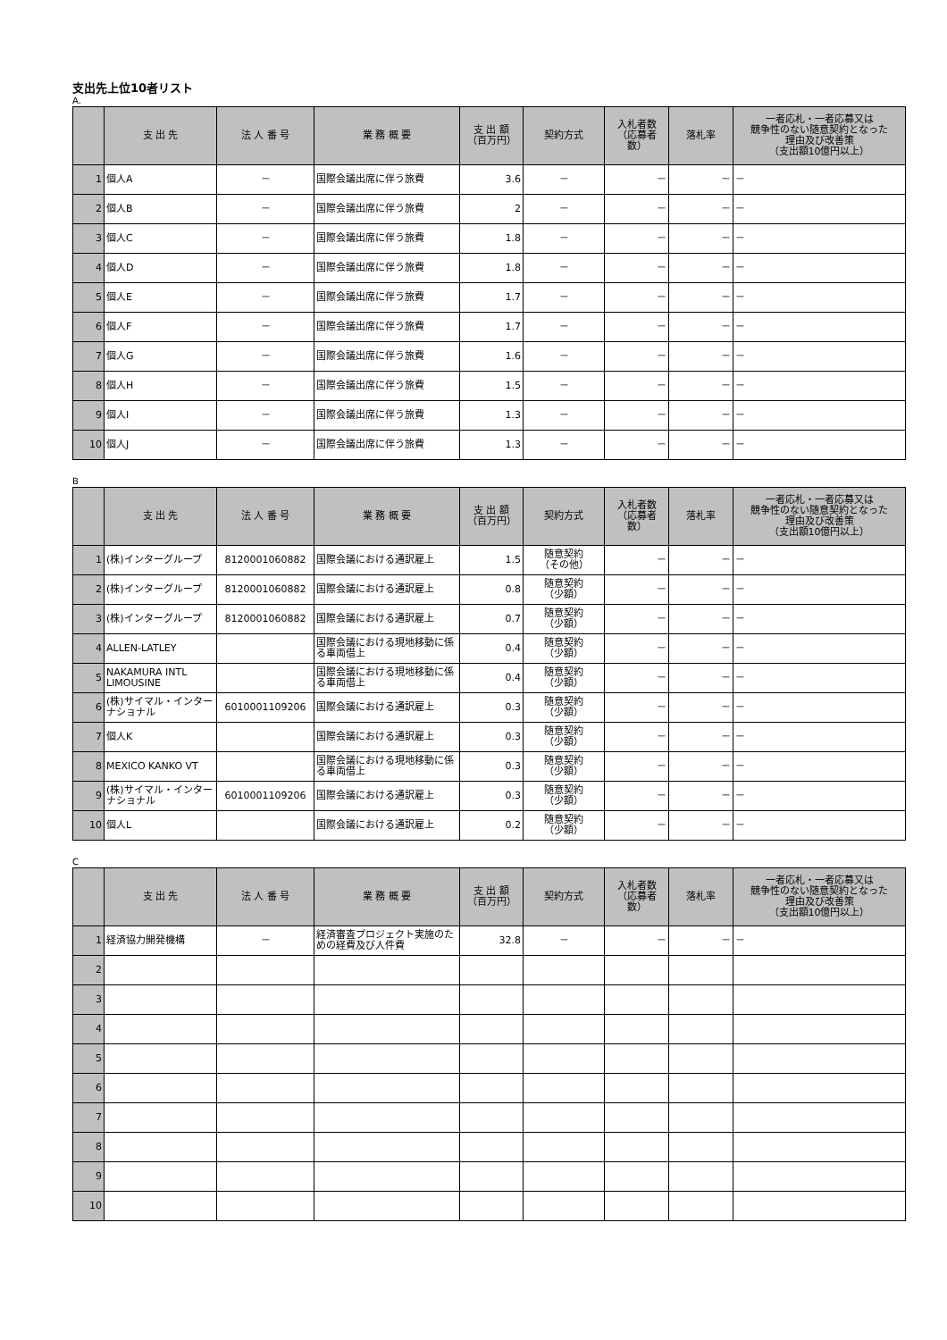支出先上位10者リスト
A.
| | 支 出 先 | 法 人 番 号 | 業 務 概 要 | 支 出 額 （百万円） | 契約方式 | 入札者数 （応募者 数） | 落札率 | 一者応札・一者応募又は 競争性のない随意契約となった 理由及び改善策 （支出額10億円以上） |
| --- | --- | --- | --- | --- | --- | --- | --- | --- |
| 1 | 個人A | － | 国際会議出席に伴う旅費 | 3.6 | － | － | － | － |
| 2 | 個人B | － | 国際会議出席に伴う旅費 | 2 | － | － | － | － |
| 3 | 個人C | － | 国際会議出席に伴う旅費 | 1.8 | － | － | － | － |
| 4 | 個人D | － | 国際会議出席に伴う旅費 | 1.8 | － | － | － | － |
| 5 | 個人E | － | 国際会議出席に伴う旅費 | 1.7 | － | － | － | － |
| 6 | 個人F | － | 国際会議出席に伴う旅費 | 1.7 | － | － | － | － |
| 7 | 個人G | － | 国際会議出席に伴う旅費 | 1.6 | － | － | － | － |
| 8 | 個人H | － | 国際会議出席に伴う旅費 | 1.5 | － | － | － | － |
| 9 | 個人I | － | 国際会議出席に伴う旅費 | 1.3 | － | － | － | － |
| 10 | 個人J | － | 国際会議出席に伴う旅費 | 1.3 | － | － | － | － |
B
| | 支 出 先 | 法 人 番 号 | 業 務 概 要 | 支 出 額 （百万円） | 契約方式 | 入札者数 （応募者 数） | 落札率 | 一者応札・一者応募又は 競争性のない随意契約となった 理由及び改善策 （支出額10億円以上） |
| --- | --- | --- | --- | --- | --- | --- | --- | --- |
| 1 | (株)インターグループ | 8120001060882 | 国際会議における通訳雇上 | 1.5 | 随意契約 （その他） | － | － | － |
| 2 | (株)インターグループ | 8120001060882 | 国際会議における通訳雇上 | 0.8 | 随意契約 （少額） | － | － | － |
| 3 | (株)インターグループ | 8120001060882 | 国際会議における通訳雇上 | 0.7 | 随意契約 （少額） | － | － | － |
| 4 | ALLEN-LATLEY | | 国際会議における現地移動に係る車両借上 | 0.4 | 随意契約 （少額） | － | － | － |
| 5 | NAKAMURA INTL LIMOUSINE | | 国際会議における現地移動に係る車両借上 | 0.4 | 随意契約 （少額） | － | － | － |
| 6 | (株)サイマル・インターナショナル | 6010001109206 | 国際会議における通訳雇上 | 0.3 | 随意契約 （少額） | － | － | － |
| 7 | 個人K | | 国際会議における通訳雇上 | 0.3 | 随意契約 （少額） | － | － | － |
| 8 | MEXICO KANKO VT | | 国際会議における現地移動に係る車両借上 | 0.3 | 随意契約 （少額） | － | － | － |
| 9 | (株)サイマル・インターナショナル | 6010001109206 | 国際会議における通訳雇上 | 0.3 | 随意契約 （少額） | － | － | － |
| 10 | 個人L | | 国際会議における通訳雇上 | 0.2 | 随意契約 （少額） | － | － | － |
C
| | 支 出 先 | 法 人 番 号 | 業 務 概 要 | 支 出 額 （百万円） | 契約方式 | 入札者数 （応募者 数） | 落札率 | 一者応札・一者応募又は 競争性のない随意契約となった 理由及び改善策 （支出額10億円以上） |
| --- | --- | --- | --- | --- | --- | --- | --- | --- |
| 1 | 経済協力開発機構 | － | 経済審査プロジェクト実施のための経費及び人件費 | 32.8 | － | － | － | － |
| 2 | | | | | | | | |
| 3 | | | | | | | | |
| 4 | | | | | | | | |
| 5 | | | | | | | | |
| 6 | | | | | | | | |
| 7 | | | | | | | | |
| 8 | | | | | | | | |
| 9 | | | | | | | | |
| 10 | | | | | | | | |